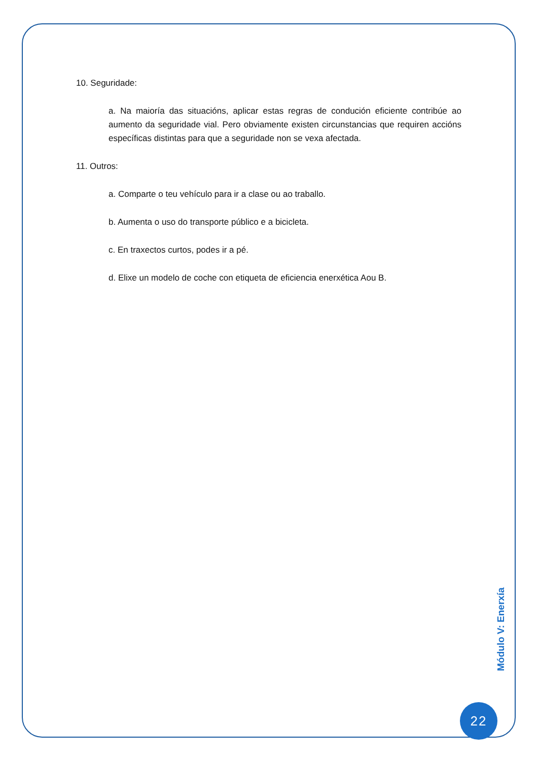10. Seguridade:
a. Na maioría das situacións, aplicar estas regras de condución eficiente contribúe ao aumento da seguridade vial. Pero obviamente existen circunstancias que requiren accións específicas distintas para que a seguridade non se vexa afectada.
11. Outros:
a. Comparte o teu vehículo para ir a clase ou ao traballo.
b. Aumenta o uso do transporte público e a bicicleta.
c. En traxectos curtos, podes ir a pé.
d. Elixe un modelo de coche con etiqueta de eficiencia enerxética Aou B.
Módulo V: Enerxía
22